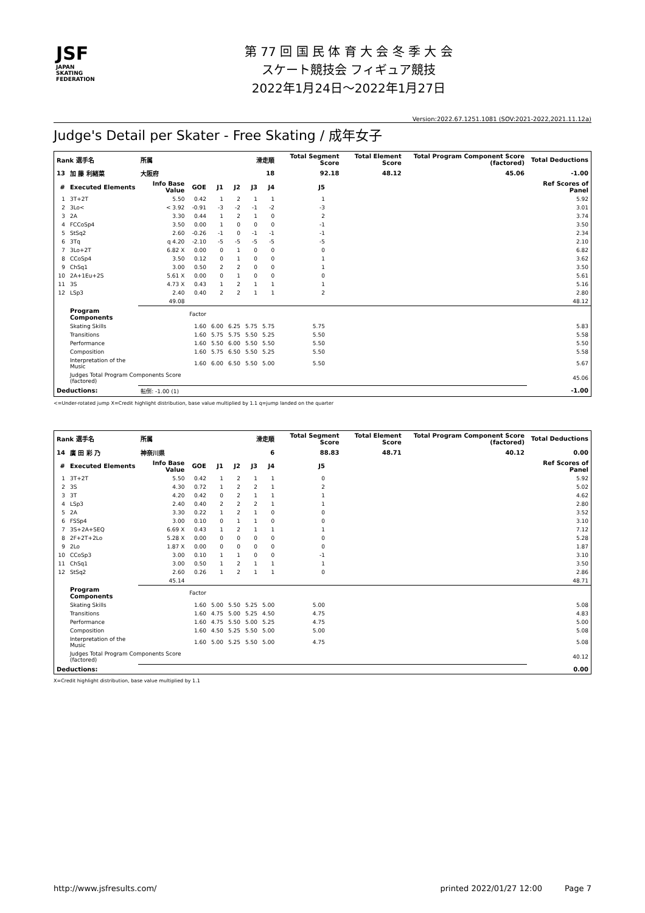JSF
JAPAN
SKATING
FEDERATION
第 77 回 国 民 体 育 大 会 冬 季 大 会
スケート競技会 フィギュア競技
2022年1月24日～2022年1月27日
Version:2022.67.1251.1081 (SOV:2021-2022,2021.11.12a)
Judge's Detail per Skater - Free Skating / 成年女子
| Rank 選手名 | | 所属 | | 滑走順 | | | | Total Segment Score | | Total Element Score | Total Program Component Score (factored) | Total Deductions |
| --- | --- | --- | --- | --- | --- | --- | --- | --- | --- | --- | --- | --- |
| 13 | 加 藤 利緒菜 | 大阪府 | | 18 | | | | 92.18 | | 48.12 | 45.06 | -1.00 |
| # | Executed Elements | Info Base Value | GOE | J1 | J2 | J3 | J4 | J5 | | | | Ref Scores of Panel |
| 1 | 3T+2T | 5.50 | 0.42 | 1 | 2 | 1 | 1 | 1 | | | | 5.92 |
| 2 | 3Lo< | < 3.92 | -0.91 | -3 | -2 | -1 | -2 | -3 | | | | 3.01 |
| 3 | 2A | 3.30 | 0.44 | 1 | 2 | 1 | 0 | 2 | | | | 3.74 |
| 4 | FCCoSp4 | 3.50 | 0.00 | 1 | 0 | 0 | 0 | -1 | | | | 3.50 |
| 5 | StSq2 | 2.60 | -0.26 | -1 | 0 | -1 | -1 | -1 | | | | 2.34 |
| 6 | 3Tq | q 4.20 | -2.10 | -5 | -5 | -5 | -5 | -5 | | | | 2.10 |
| 7 | 3Lo+2T | 6.82 X | 0.00 | 0 | 1 | 0 | 0 | 0 | | | | 6.82 |
| 8 | CCoSp4 | 3.50 | 0.12 | 0 | 1 | 0 | 0 | 1 | | | | 3.62 |
| 9 | ChSq1 | 3.00 | 0.50 | 2 | 2 | 0 | 0 | 1 | | | | 3.50 |
| 10 | 2A+1Eu+2S | 5.61 X | 0.00 | 0 | 1 | 0 | 0 | 0 | | | | 5.61 |
| 11 | 3S | 4.73 X | 0.43 | 1 | 2 | 1 | 1 | 1 | | | | 5.16 |
| 12 | LSp3 | 2.40 | 0.40 | 2 | 2 | 1 | 1 | 2 | | | | 2.80 |
| | | 49.08 | | | | | | | | | | 48.12 |
| | Program Components | | Factor | | | | | | | | | |
| | Skating Skills | | 1.60 | 6.00 | 6.25 | 5.75 | 5.75 | 5.75 | | | | 5.83 |
| | Transitions | | 1.60 | 5.75 | 5.75 | 5.50 | 5.25 | 5.50 | | | | 5.58 |
| | Performance | | 1.60 | 5.50 | 6.00 | 5.50 | 5.50 | 5.50 | | | | 5.50 |
| | Composition | | 1.60 | 5.75 | 6.50 | 5.50 | 5.25 | 5.50 | | | | 5.58 |
| | Interpretation of the Music | | 1.60 | 6.00 | 6.50 | 5.50 | 5.00 | 5.50 | | | | 5.67 |
| | Judges Total Program Components Score (factored) | | | | | | | | | | | 45.06 |
| Deductions: | | 転倒: -1.00 (1) | | | | | | | | | | -1.00 |
<=Under-rotated jump X=Credit highlight distribution, base value multiplied by 1.1 q=jump landed on the quarter
| Rank 選手名 | | 所属 | | 滑走順 | | | | Total Segment Score | | Total Element Score | Total Program Component Score (factored) | Total Deductions |
| --- | --- | --- | --- | --- | --- | --- | --- | --- | --- | --- | --- | --- |
| 14 | 廣 田 彩 乃 | 神奈川県 | | 6 | | | | 88.83 | | 48.71 | 40.12 | 0.00 |
| # | Executed Elements | Info Base Value | GOE | J1 | J2 | J3 | J4 | J5 | | | | Ref Scores of Panel |
| 1 | 3T+2T | 5.50 | 0.42 | 1 | 2 | 1 | 1 | 0 | | | | 5.92 |
| 2 | 3S | 4.30 | 0.72 | 1 | 2 | 2 | 1 | 2 | | | | 5.02 |
| 3 | 3T | 4.20 | 0.42 | 0 | 2 | 1 | 1 | 1 | | | | 4.62 |
| 4 | LSp3 | 2.40 | 0.40 | 2 | 2 | 2 | 1 | 1 | | | | 2.80 |
| 5 | 2A | 3.30 | 0.22 | 1 | 2 | 1 | 0 | 0 | | | | 3.52 |
| 6 | FSSp4 | 3.00 | 0.10 | 0 | 1 | 1 | 0 | 0 | | | | 3.10 |
| 7 | 3S+2A+SEQ | 6.69 X | 0.43 | 1 | 2 | 1 | 1 | 1 | | | | 7.12 |
| 8 | 2F+2T+2Lo | 5.28 X | 0.00 | 0 | 0 | 0 | 0 | 0 | | | | 5.28 |
| 9 | 2Lo | 1.87 X | 0.00 | 0 | 0 | 0 | 0 | 0 | | | | 1.87 |
| 10 | CCoSp3 | 3.00 | 0.10 | 1 | 1 | 0 | 0 | -1 | | | | 3.10 |
| 11 | ChSq1 | 3.00 | 0.50 | 1 | 2 | 1 | 1 | 1 | | | | 3.50 |
| 12 | StSq2 | 2.60 | 0.26 | 1 | 2 | 1 | 1 | 0 | | | | 2.86 |
| | | 45.14 | | | | | | | | | | 48.71 |
| | Program Components | | Factor | | | | | | | | | |
| | Skating Skills | | 1.60 | 5.00 | 5.50 | 5.25 | 5.00 | 5.00 | | | | 5.08 |
| | Transitions | | 1.60 | 4.75 | 5.00 | 5.25 | 4.50 | 4.75 | | | | 4.83 |
| | Performance | | 1.60 | 4.75 | 5.50 | 5.00 | 5.25 | 4.75 | | | | 5.00 |
| | Composition | | 1.60 | 4.50 | 5.25 | 5.50 | 5.00 | 5.00 | | | | 5.08 |
| | Interpretation of the Music | | 1.60 | 5.00 | 5.25 | 5.50 | 5.00 | 4.75 | | | | 5.08 |
| | Judges Total Program Components Score (factored) | | | | | | | | | | | 40.12 |
| Deductions: | | | | | | | | | | | | 0.00 |
X=Credit highlight distribution, base value multiplied by 1.1
http://www.jsfresults.com/ printed 2022/01/27 12:00 Page 7